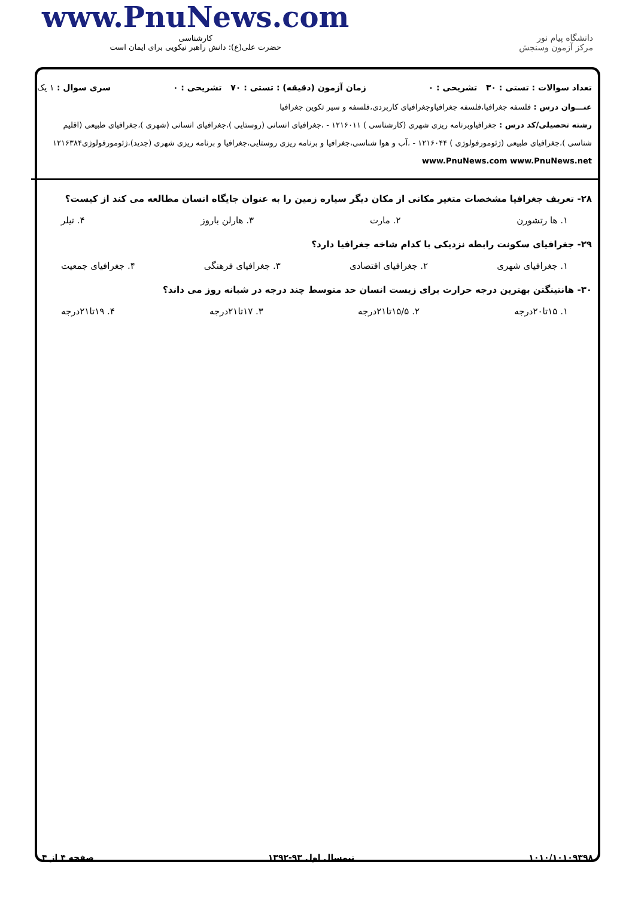دانشگاه پیام نور
مرکز آزمون وسنجش
www.PnuNews.com
کارشناسی
حضرت علی(ع): دانش راهبر نیکویی برای ایمان است
تعداد سوالات : تستی : ۳۰ تشریحی : ۰ زمان آزمون (دقیقه) : تستی : ۷۰ تشریحی : ۰ سری سوال : ۱ یک
عنـــوان درس : فلسفه جغرافیا،فلسفه جغرافیاوجغرافیای کاربردی،فلسفه و سیر تکوین جغرافیا
رشته تحصیلی/کد درس : جغرافیاوبرنامه ریزی شهری (کارشناسی ) ۱۲۱۶۰۱۱ - ،جغرافیای انسانی (روستایی )،جغرافیای انسانی (شهری )،جغرافیای طبیعی (اقلیم شناسی )،جغرافیای طبیعی (ژئومورفولوژی ) ۱۲۱۶۰۴۴ - ،آب و هوا شناسی،جغرافیا و برنامه ریزی روستایی،جغرافیا و برنامه ریزی شهری (جدید)،ژئومورفولوژی۱۲۱۶۳۸۴ www.PnuNews.com www.PnuNews.net
۲۸- تعریف جغرافیا مشخصات متغیر مکانی از مکان دیگر سیاره زمین را به عنوان جایگاه انسان مطالعه می کند از کیست؟
۱. ها رتشورن ۲. مارت ۳. هارلن باروز ۴. تیلر
۲۹- جغرافیای سکونت رابطه نزدیکی با کدام شاخه جغرافیا دارد؟
۱. جغرافیای شهری ۲. جغرافیای اقتصادی ۳. جغرافیای فرهنگی ۴. جغرافیای جمعیت
۳۰- هانتینگتن بهترین درجه حرارت برای زیست انسان حد متوسط چند درجه در شبانه روز می داند؟
۱. ۱۵تا۲۰درجه ۲. ۱۵/۵تا۲۱درجه ۳. ۱۷تا۲۱درجه ۴. ۱۹تا۲۱درجه
۱۰۱۰/۱۰۱۰۹۳۹۸ نیمسال اول ۹۳-۱۳۹۲ صفحه ۴ از ۴